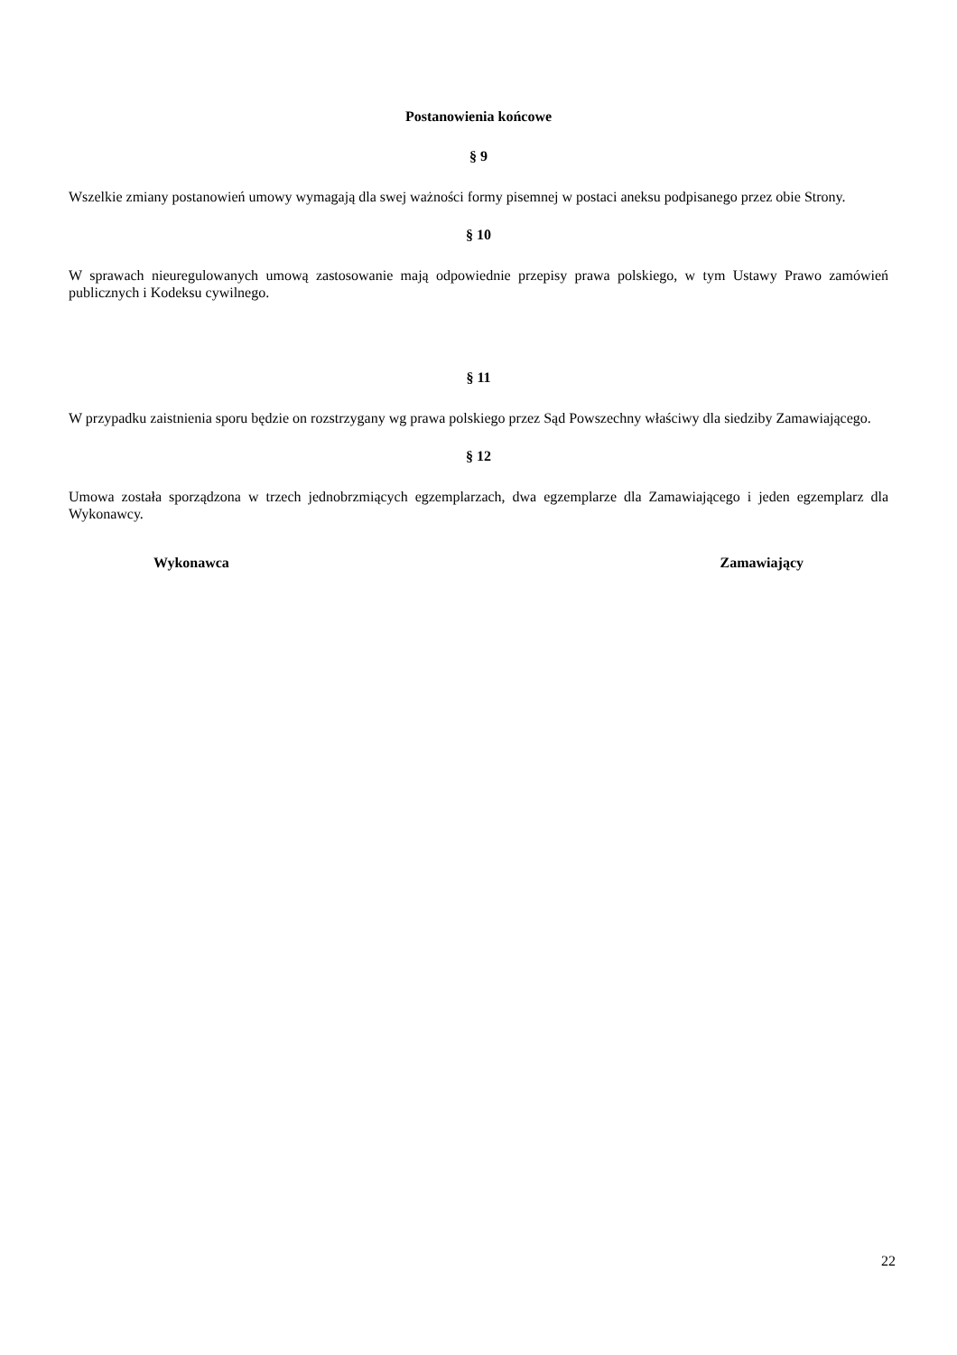Postanowienia końcowe
§ 9
Wszelkie zmiany postanowień umowy wymagają dla swej ważności formy pisemnej w postaci aneksu podpisanego przez obie Strony.
§ 10
W sprawach nieuregulowanych umową zastosowanie mają odpowiednie przepisy prawa polskiego, w tym Ustawy Prawo zamówień publicznych i Kodeksu cywilnego.
§ 11
W przypadku zaistnienia sporu będzie on rozstrzygany wg prawa polskiego przez Sąd Powszechny właściwy dla siedziby Zamawiającego.
§ 12
Umowa została sporządzona w trzech jednobrzmiących egzemplarzach, dwa egzemplarze dla Zamawiającego i jeden egzemplarz dla Wykonawcy.
Wykonawca Zamawiający
22